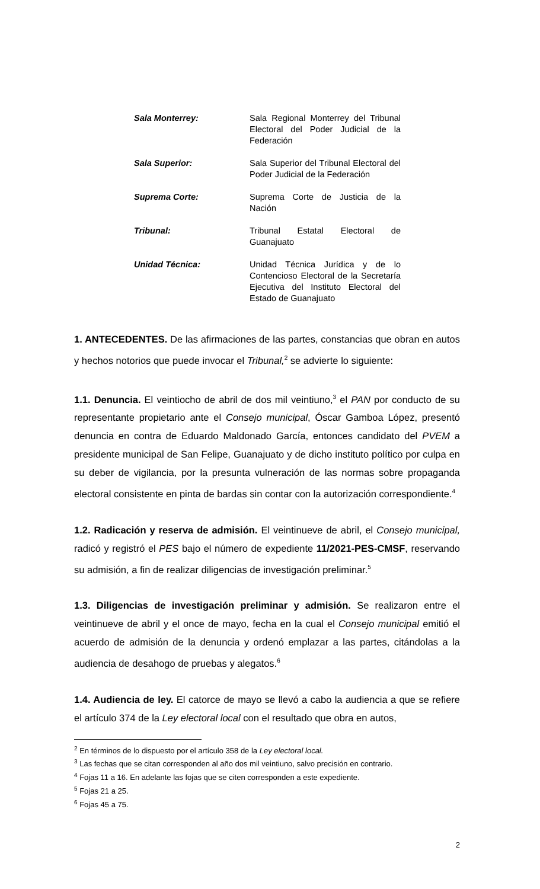| Sala Monterrey: | Sala Regional Monterrey del Tribunal Electoral del Poder Judicial de la Federación |
| Sala Superior: | Sala Superior del Tribunal Electoral del Poder Judicial de la Federación |
| Suprema Corte: | Suprema Corte de Justicia de la Nación |
| Tribunal: | Tribunal Estatal Electoral de Guanajuato |
| Unidad Técnica: | Unidad Técnica Jurídica y de lo Contencioso Electoral de la Secretaría Ejecutiva del Instituto Electoral del Estado de Guanajuato |
1. ANTECEDENTES. De las afirmaciones de las partes, constancias que obran en autos y hechos notorios que puede invocar el Tribunal,<sup>2</sup> se advierte lo siguiente:
1.1. Denuncia. El veintiocho de abril de dos mil veintiuno,<sup>3</sup> el PAN por conducto de su representante propietario ante el Consejo municipal, Óscar Gamboa López, presentó denuncia en contra de Eduardo Maldonado García, entonces candidato del PVEM a presidente municipal de San Felipe, Guanajuato y de dicho instituto político por culpa en su deber de vigilancia, por la presunta vulneración de las normas sobre propaganda electoral consistente en pinta de bardas sin contar con la autorización correspondiente.<sup>4</sup>
1.2. Radicación y reserva de admisión. El veintinueve de abril, el Consejo municipal, radicó y registró el PES bajo el número de expediente 11/2021-PES-CMSF, reservando su admisión, a fin de realizar diligencias de investigación preliminar.<sup>5</sup>
1.3. Diligencias de investigación preliminar y admisión. Se realizaron entre el veintinueve de abril y el once de mayo, fecha en la cual el Consejo municipal emitió el acuerdo de admisión de la denuncia y ordenó emplazar a las partes, citándolas a la audiencia de desahogo de pruebas y alegatos.<sup>6</sup>
1.4. Audiencia de ley. El catorce de mayo se llevó a cabo la audiencia a que se refiere el artículo 374 de la Ley electoral local con el resultado que obra en autos,
<sup>2</sup> En términos de lo dispuesto por el artículo 358 de la Ley electoral local.
<sup>3</sup> Las fechas que se citan corresponden al año dos mil veintiuno, salvo precisión en contrario.
<sup>4</sup> Fojas 11 a 16. En adelante las fojas que se citen corresponden a este expediente.
<sup>5</sup> Fojas 21 a 25.
<sup>6</sup> Fojas 45 a 75.
2